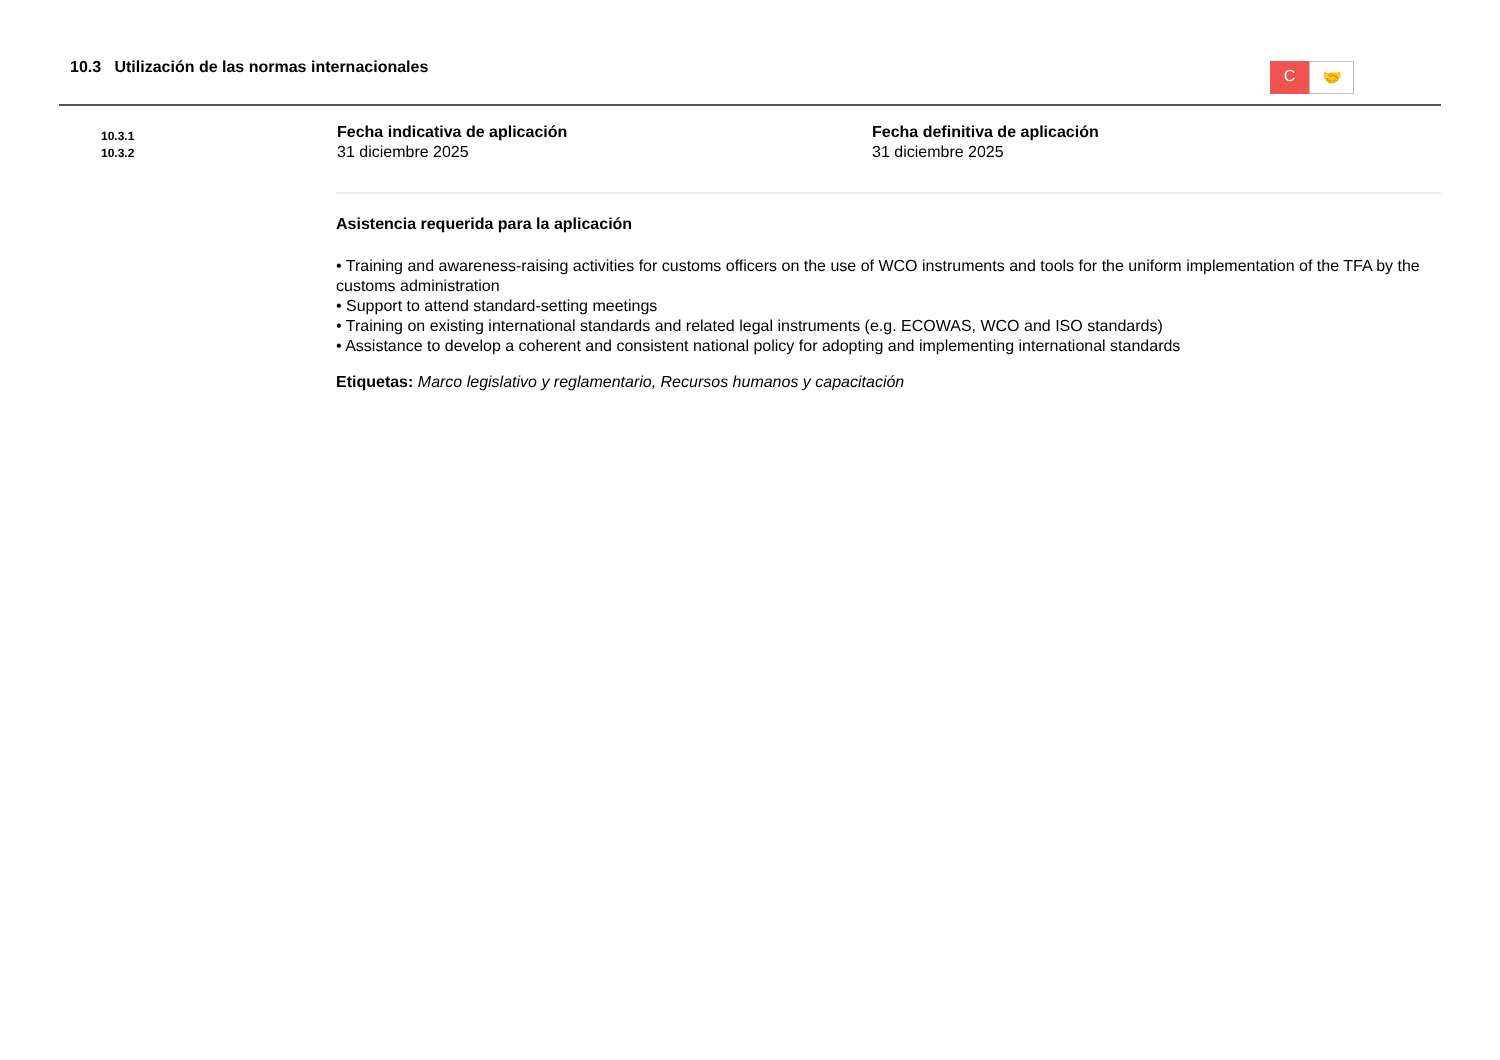10.3 Utilización de las normas internacionales
C
🤝
10.3.1
10.3.2
Fecha indicativa de aplicación
31 diciembre 2025
Fecha definitiva de aplicación
31 diciembre 2025
Asistencia requerida para la aplicación
• Training and awareness-raising activities for customs officers on the use of WCO instruments and tools for the uniform implementation of the TFA by the customs administration
• Support to attend standard-setting meetings
• Training on existing international standards and related legal instruments (e.g. ECOWAS, WCO and ISO standards)
• Assistance to develop a coherent and consistent national policy for adopting and implementing international standards
Etiquetas: Marco legislativo y reglamentario, Recursos humanos y capacitación